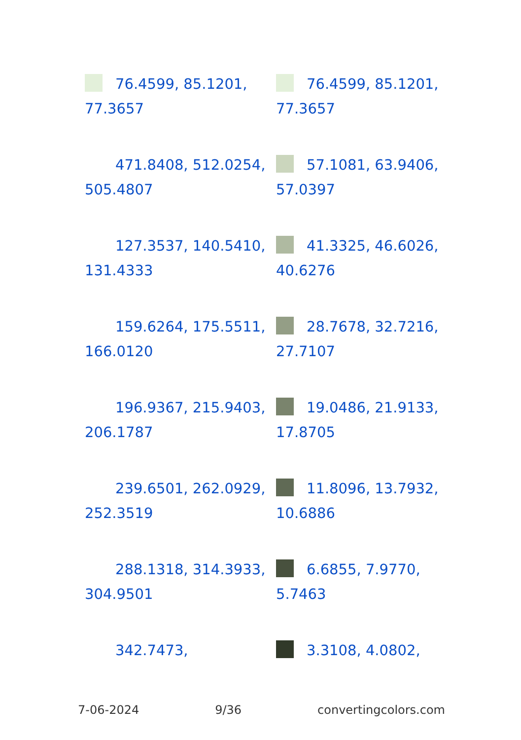76.4599, 85.1201, 77.3657
76.4599, 85.1201, 77.3657
471.8408, 512.0254, 505.4807
57.1081, 63.9406, 57.0397
127.3537, 140.5410, 131.4333
41.3325, 46.6026, 40.6276
159.6264, 175.5511, 166.0120
28.7678, 32.7216, 27.7107
196.9367, 215.9403, 206.1787
19.0486, 21.9133, 17.8705
239.6501, 262.0929, 252.3519
11.8096, 13.7932, 10.6886
288.1318, 314.3933, 304.9501
6.6855, 7.9770, 5.7463
342.7473,
3.3108, 4.0802,
7-06-2024 9/36 convertingcolors.com